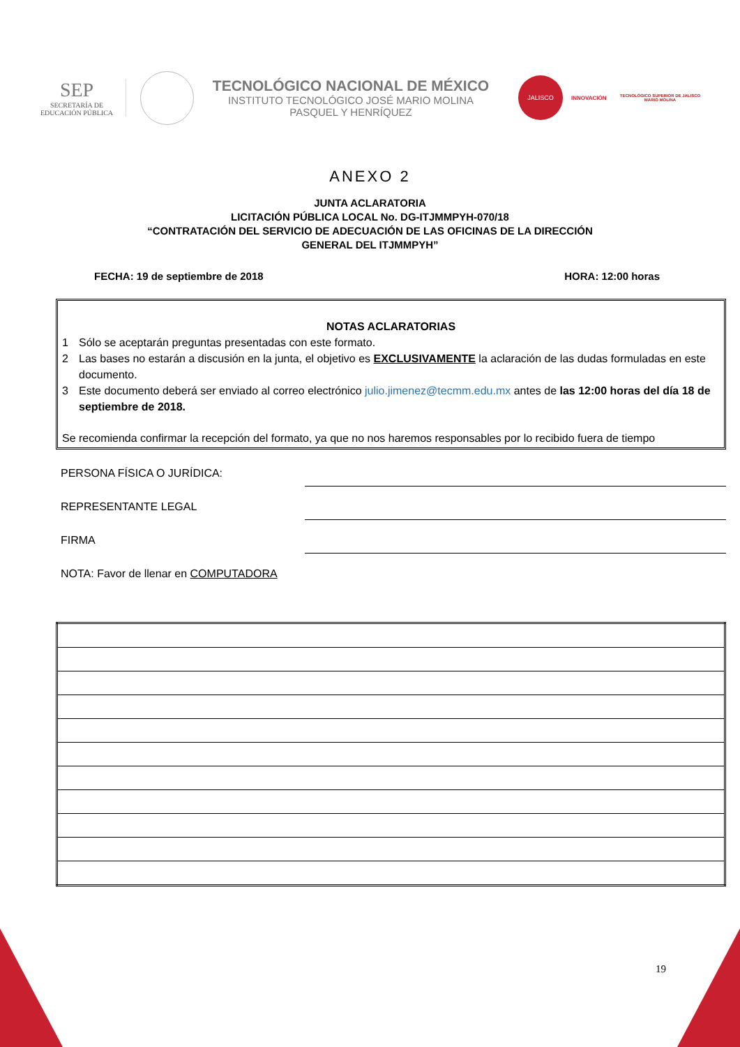SEP
SECRETARÍA DE
EDUCACIÓN PÚBLICA
TECNOLÓGICO NACIONAL DE MÉXICO
INSTITUTO TECNOLÓGICO JOSÉ MARIO MOLINA
PASQUEL Y HENRÍQUEZ
JALISCO
INNOVACIÓN
TECNOLÓGICO SUPERIOR DE JALISCO
MARIO MOLINA
ANEXO 2
JUNTA ACLARATORIA
LICITACIÓN PÚBLICA LOCAL No. DG-ITJMMPYH-070/18
“CONTRATACIÓN DEL SERVICIO DE ADECUACIÓN DE LAS OFICINAS DE LA DIRECCIÓN
GENERAL DEL ITJMMPYH”
FECHA: 19 de septiembre de 2018 HORA: 12:00 horas
NOTAS ACLARATORIAS
1 Sólo se aceptarán preguntas presentadas con este formato.
2 Las bases no estarán a discusión en la junta, el objetivo es EXCLUSIVAMENTE la aclaración de las dudas formuladas en este documento.
3 Este documento deberá ser enviado al correo electrónico julio.jimenez@tecmm.edu.mx antes de las 12:00 horas del día 18 de septiembre de 2018.
Se recomienda confirmar la recepción del formato, ya que no nos haremos responsables por lo recibido fuera de tiempo
PERSONA FÍSICA O JURÍDICA:
REPRESENTANTE LEGAL
FIRMA
NOTA: Favor de llenar en COMPUTADORA
19